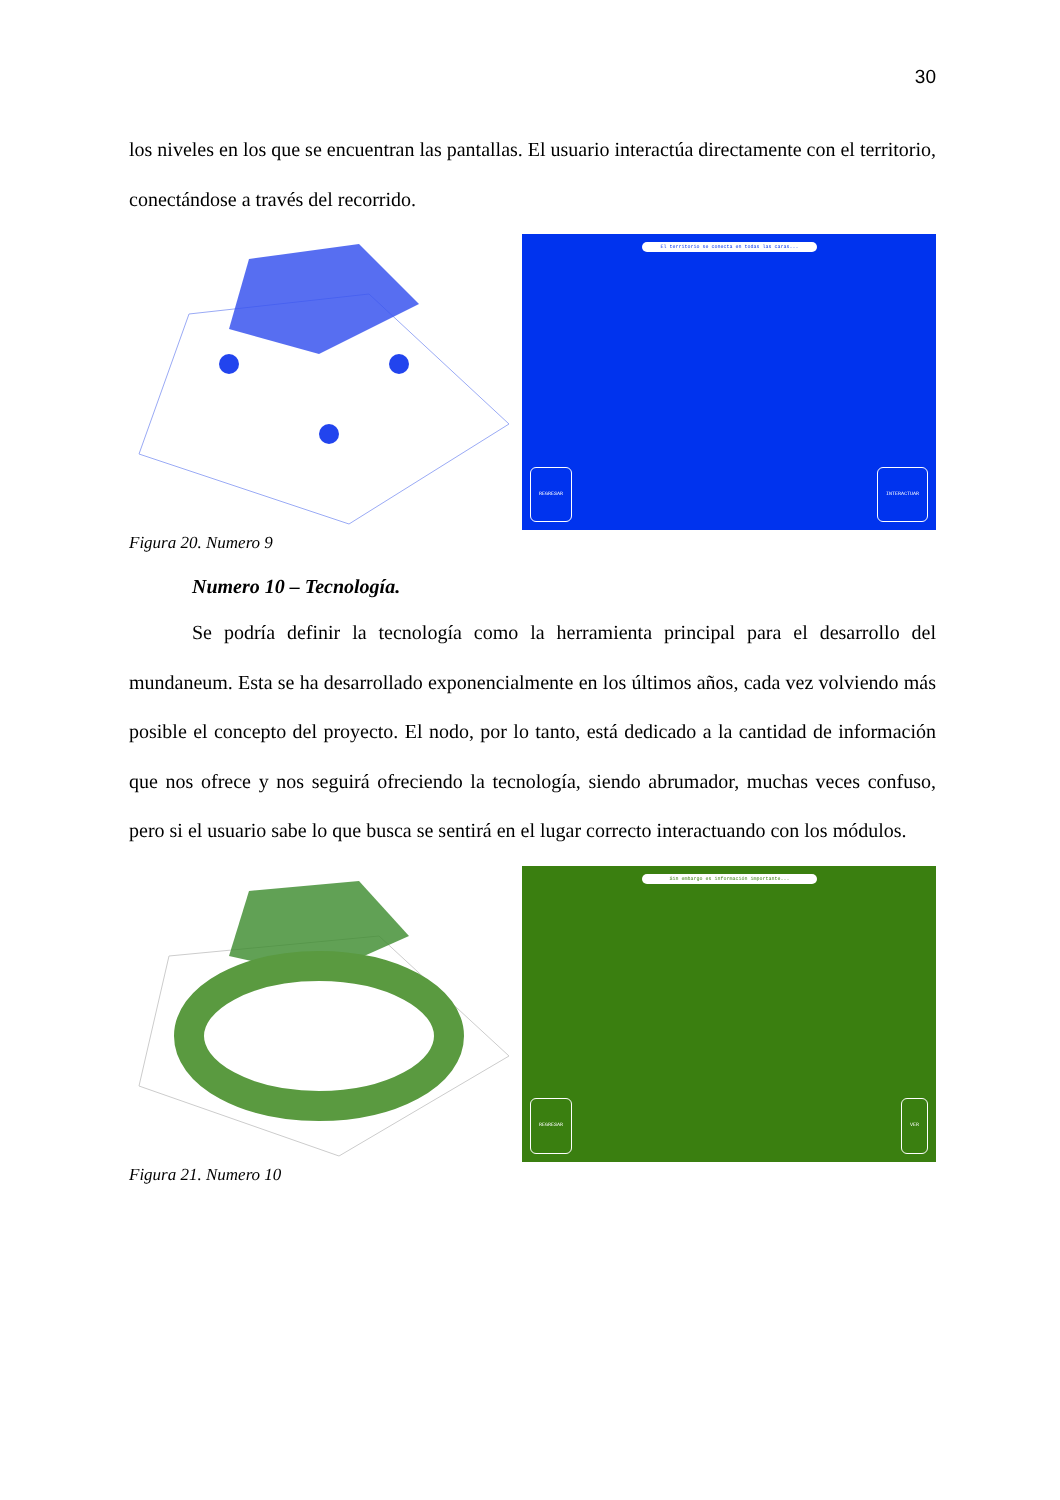30
los niveles en los que se encuentran las pantallas. El usuario interactúa directamente con el territorio, conectándose a través del recorrido.
El territorio se conecta en todas las caras...
REGRESAR INTERACTUAR
Figura 20. Numero 9
Numero 10 – Tecnología.
Se podría definir la tecnología como la herramienta principal para el desarrollo del mundaneum. Esta se ha desarrollado exponencialmente en los últimos años, cada vez volviendo más posible el concepto del proyecto. El nodo, por lo tanto, está dedicado a la cantidad de información que nos ofrece y nos seguirá ofreciendo la tecnología, siendo abrumador, muchas veces confuso, pero si el usuario sabe lo que busca se sentirá en el lugar correcto interactuando con los módulos.
Sin embargo es información importante...
REGRESAR VER
Figura 21. Numero 10